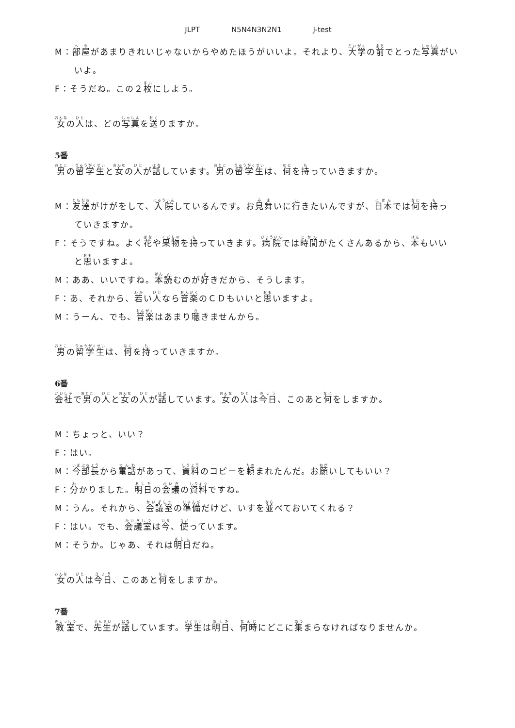JLPT N5N4N3N2N1 J-test
M：部屋があまりきれいじゃないからやめたほうがいいよ。それより、大学の前でとった写真がい
いよ。
F：そうだね。この２枚にしよう。
女の人は、どの写真を送りますか。
5番
男の留学生と女の人が話しています。男の留学生は、何を持っていきますか。
M：友達がけがをして、入院しているんです。お見舞いに行きたいんですが、日本では何を持っ
ていきますか。
F：そうですね。よく花や果物を持っていきます。病院では時間がたくさんあるから、本もいい
と思いますよ。
M：ああ、いいですね。本読むのが好きだから、そうします。
F：あ、それから、若い人なら音楽のＣＤもいいと思いますよ。
M：うーん、でも、音楽はあまり聴きませんから。
男の留学生は、何を持っていきますか。
6番
会社で男の人と女の人が話しています。女の人は今日、このあと何をしますか。
M：ちょっと、いい？
F：はい。
M：今部長から電話があって、資料のコピーを頼まれたんだ。お願いしてもいい？
F：分かりました。明日の会議の資料ですね。
M：うん。それから、会議室の準備だけど、いすを並べておいてくれる？
F：はい。でも、会議室は今、使っています。
M：そうか。じゃあ、それは明日だね。
女の人は今日、このあと何をしますか。
7番
教室で、先生が話しています。学生は明日、何時にどこに集まらなければなりませんか。